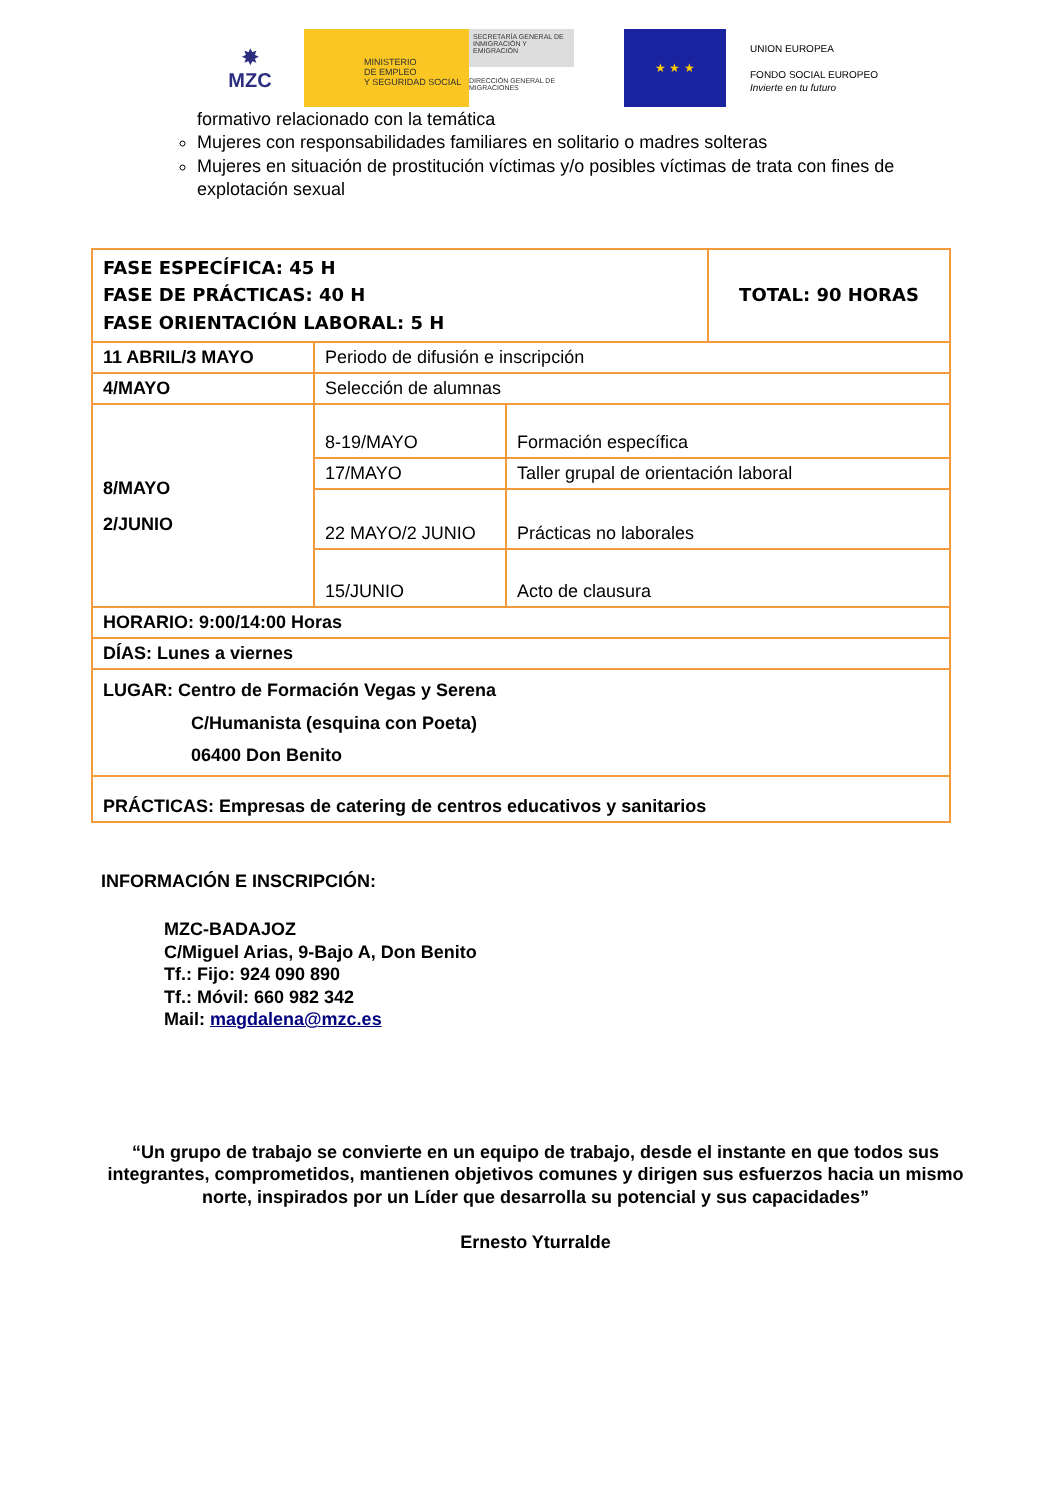✸
MZC
MINISTERIO
DE EMPLEO
Y SEGURIDAD SOCIAL
SECRETARÍA GENERAL DE INMIGRACIÓN Y EMIGRACIÓN
DIRECCIÓN GENERAL DE MIGRACIONES
★ ★ ★
UNION EUROPEA
FONDO SOCIAL EUROPEO
Invierte en tu futuro
formativo relacionado con la temática
Mujeres con responsabilidades familiares en solitario o madres solteras
Mujeres en situación de prostitución víctimas y/o posibles víctimas de trata con fines de explotación sexual
| FASE ESPECÍFICA: 45 H FASE DE PRÁCTICAS: 40 H FASE ORIENTACIÓN LABORAL: 5 H | | | TOTAL: 90 HORAS |
| 11 ABRIL/3 MAYO | Periodo de difusión e inscripción | | |
| 4/MAYO | Selección de alumnas | | |
| 8/MAYO 2/JUNIO | 8-19/MAYO | Formación específica | |
| | 17/MAYO | Taller grupal de orientación laboral | |
| | 22 MAYO/2 JUNIO | Prácticas no laborales | |
| | 15/JUNIO | Acto de clausura | |
| HORARIO: 9:00/14:00 Horas | | | |
| DÍAS: Lunes a viernes | | | |
| LUGAR: Centro de Formación Vegas y Serena C/Humanista (esquina con Poeta) 06400 Don Benito | | | |
| PRÁCTICAS: Empresas de catering de centros educativos y sanitarios | | | |
INFORMACIÓN E INSCRIPCIÓN:
MZC-BADAJOZ
C/Miguel Arias, 9-Bajo A, Don Benito
Tf.: Fijo: 924 090 890
Tf.: Móvil: 660 982 342
Mail: magdalena@mzc.es
“Un grupo de trabajo se convierte en un equipo de trabajo, desde el instante en que todos sus integrantes, comprometidos, mantienen objetivos comunes y dirigen sus esfuerzos hacia un mismo norte, inspirados por un Líder que desarrolla su potencial y sus capacidades”
Ernesto Yturralde